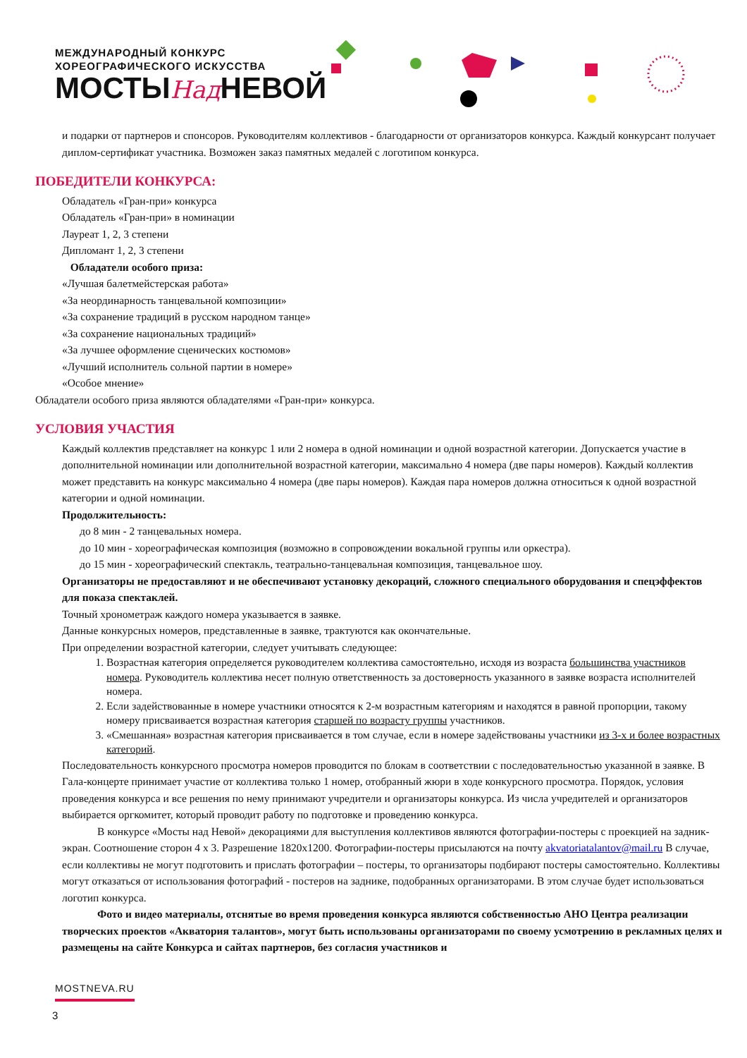МЕЖДУНАРОДНЫЙ КОНКУРС
ХОРЕОГРАФИЧЕСКОГО ИСКУССТВА
МОСТЫНад НЕВОЙ
и подарки от партнеров и спонсоров. Руководителям коллективов - благодарности от организаторов конкурса. Каждый конкурсант получает диплом-сертификат участника. Возможен заказ памятных медалей с логотипом конкурса.
ПОБЕДИТЕЛИ КОНКУРСА:
Обладатель «Гран-при» конкурса
Обладатель «Гран-при» в номинации
Лауреат 1, 2, 3 степени
Дипломант 1, 2, 3 степени
Обладатели особого приза:
«Лучшая балетмейстерская работа»
«За неординарность танцевальной композиции»
«За сохранение традиций в русском народном танце»
«За сохранение национальных традиций»
«За лучшее оформление сценических костюмов»
«Лучший исполнитель сольной партии в номере»
«Особое мнение»
Обладатели особого приза являются обладателями «Гран-при» конкурса.
УСЛОВИЯ УЧАСТИЯ
Каждый коллектив представляет на конкурс 1 или 2 номера в одной номинации и одной возрастной категории. Допускается участие в дополнительной номинации или дополнительной возрастной категории, максимально 4 номера (две пары номеров). Каждый коллектив может представить на конкурс максимально 4 номера (две пары номеров). Каждая пара номеров должна относиться к одной возрастной категории и одной номинации.
Продолжительность:
до 8 мин - 2 танцевальных номера.
до 10 мин - хореографическая композиция (возможно в сопровождении вокальной группы или оркестра).
до 15 мин - хореографический спектакль, театрально-танцевальная композиция, танцевальное шоу.
Организаторы не предоставляют и не обеспечивают установку декораций, сложного специального оборудования и спецэффектов для показа спектаклей.
Точный хронометраж каждого номера указывается в заявке.
Данные конкурсных номеров, представленные в заявке, трактуются как окончательные.
При определении возрастной категории, следует учитывать следующее:
1. Возрастная категория определяется руководителем коллектива самостоятельно, исходя из возраста большинства участников номера. Руководитель коллектива несет полную ответственность за достоверность указанного в заявке возраста исполнителей номера.
2. Если задействованные в номере участники относятся к 2-м возрастным категориям и находятся в равной пропорции, такому номеру присваивается возрастная категория старшей по возрасту группы участников.
3. «Смешанная» возрастная категория присваивается в том случае, если в номере задействованы участники из 3-х и более возрастных категорий.
Последовательность конкурсного просмотра номеров проводится по блокам в соответствии с последовательностью указанной в заявке. В Гала-концерте принимает участие от коллектива только 1 номер, отобранный жюри в ходе конкурсного просмотра. Порядок, условия проведения конкурса и все решения по нему принимают учредители и организаторы конкурса. Из числа учредителей и организаторов выбирается оргкомитет, который проводит работу по подготовке и проведению конкурса.
В конкурсе «Мосты над Невой» декорациями для выступления коллективов являются фотографии-постеры с проекцией на задник-экран. Соотношение сторон 4 х 3. Разрешение 1820х1200. Фотографии-постеры присылаются на почту akvatoriatalantov@mail.ru В случае, если коллективы не могут подготовить и прислать фотографии – постеры, то организаторы подбирают постеры самостоятельно. Коллективы могут отказаться от использования фотографий - постеров на заднике, подобранных организаторами. В этом случае будет использоваться логотип конкурса.
Фото и видео материалы, отснятые во время проведения конкурса являются собственностью АНО Центра реализации творческих проектов «Акватория талантов», могут быть использованы организаторами по своему усмотрению в рекламных целях и размещены на сайте Конкурса и сайтах партнеров, без согласия участников и
MOSTNEVA.RU
3